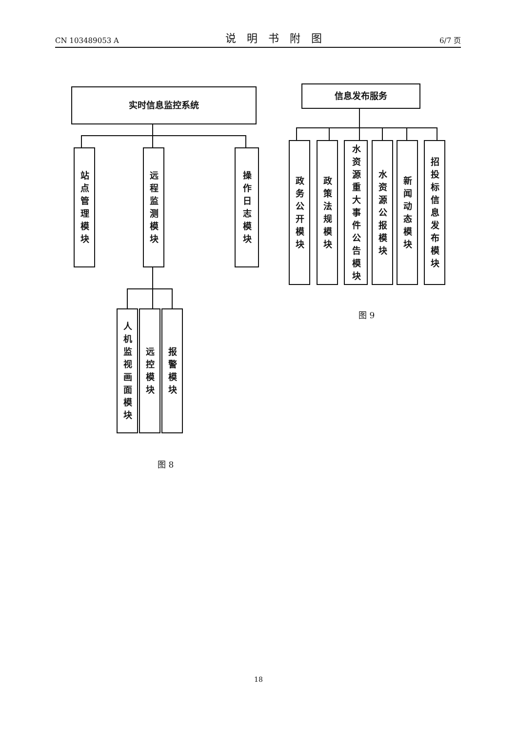CN 103489053 A
说明书附图
6/7 页
实时信息监控系统
站点管理模块
远程监测模块
操作日志模块
人机监视画面模块
远控模块
报警模块
图 8
信息发布服务
政务公开模块
政策法规模块
水资源重大事件公告模块
水资源公报模块
新闻动态模块
招投标信息发布模块
图 9
18